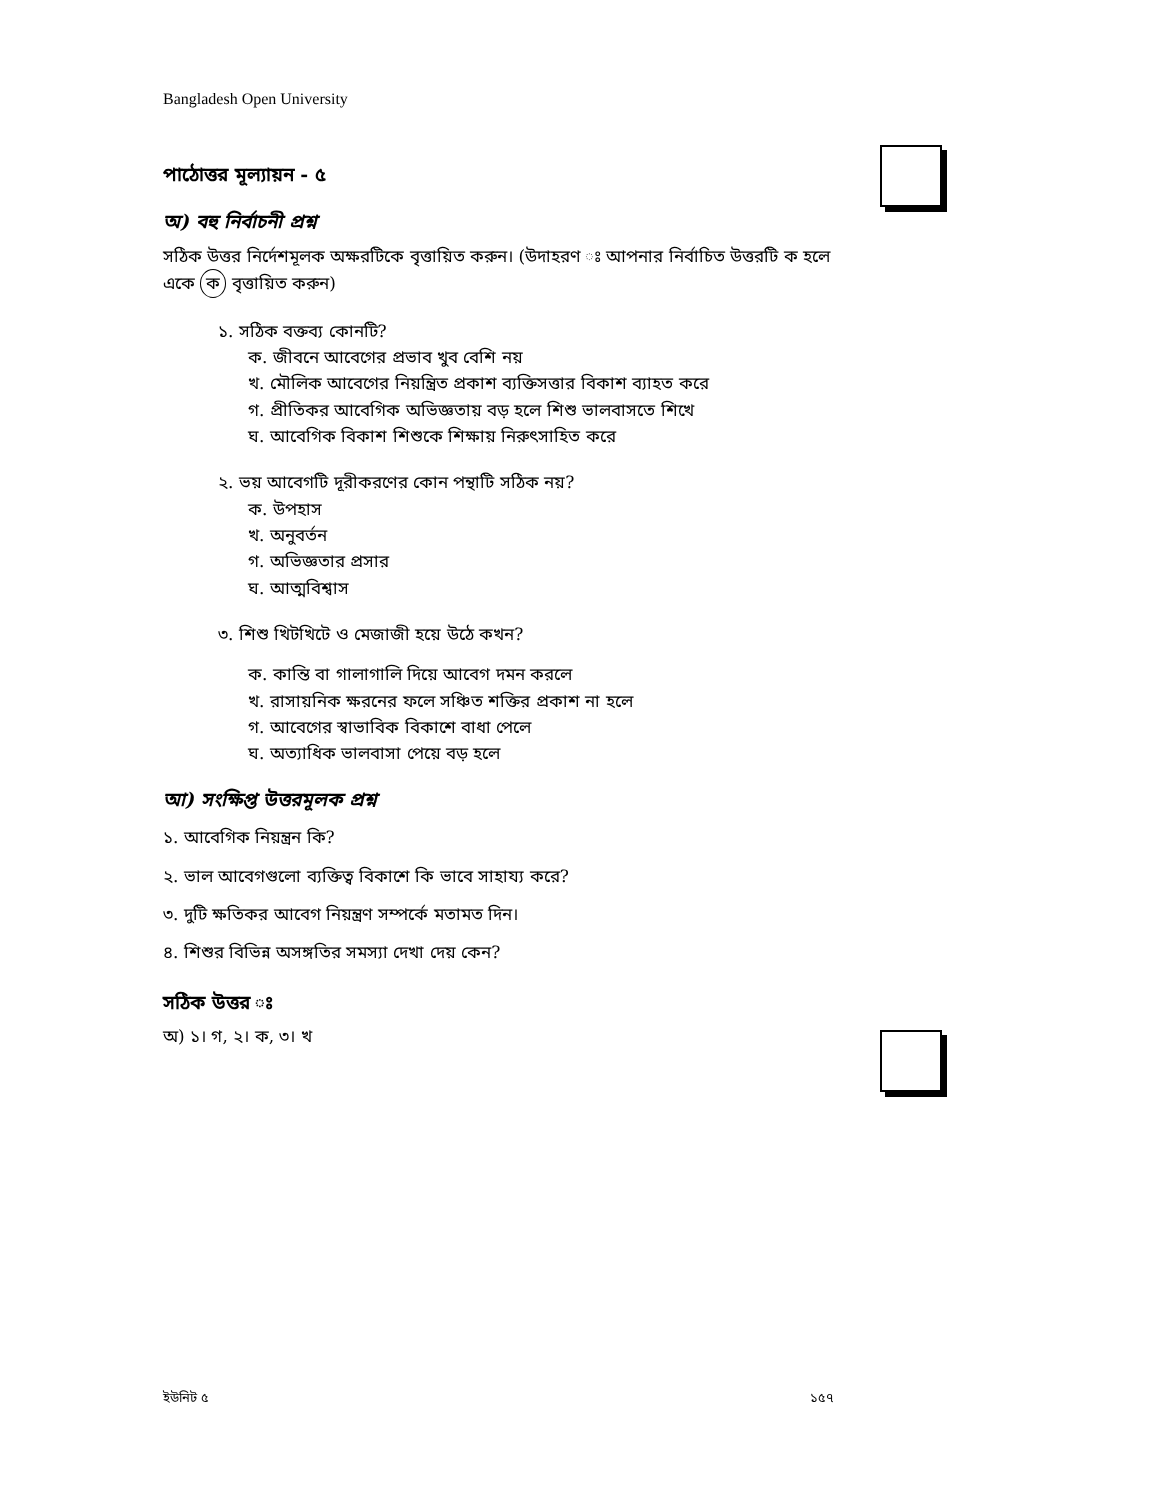Bangladesh Open University
পাঠোত্তর মূল্যায়ন - ৫
অ) বহু নির্বাচনী প্রশ্ন
সঠিক উত্তর নির্দেশমূলক অক্ষরটিকে বৃত্তায়িত করুন। (উদাহরণ ঃ আপনার নির্বাচিত উত্তরটি ক হলে একে ক বৃত্তায়িত করুন)
১. সঠিক বক্তব্য কোনটি?
ক. জীবনে আবেগের প্রভাব খুব বেশি নয়
খ. মৌলিক আবেগের নিয়ন্ত্রিত প্রকাশ ব্যক্তিসত্তার বিকাশ ব্যাহত করে
গ. প্রীতিকর আবেগিক অভিজ্ঞতায় বড় হলে শিশু ভালবাসতে শিখে
ঘ. আবেগিক বিকাশ শিশুকে শিক্ষায় নিরুৎসাহিত করে
২. ভয় আবেগটি দূরীকরণের কোন পন্থাটি সঠিক নয়?
ক. উপহাস
খ. অনুবর্তন
গ. অভিজ্ঞতার প্রসার
ঘ. আত্মবিশ্বাস
৩. শিশু খিটখিটে ও মেজাজী হয়ে উঠে কখন?
ক. কান্তি বা গালাগালি দিয়ে আবেগ দমন করলে
খ. রাসায়নিক ক্ষরনের ফলে সঞ্চিত শক্তির প্রকাশ না হলে
গ. আবেগের স্বাভাবিক বিকাশে বাধা পেলে
ঘ. অত্যাধিক ভালবাসা পেয়ে বড় হলে
আ) সংক্ষিপ্ত উত্তরমূলক প্রশ্ন
১. আবেগিক নিয়ন্ত্রন কি?
২. ভাল আবেগগুলো ব্যক্তিত্ব বিকাশে কি ভাবে সাহায্য করে?
৩. দুটি ক্ষতিকর আবেগ নিয়ন্ত্রণ সম্পর্কে মতামত দিন।
৪. শিশুর বিভিন্ন অসঙ্গতির সমস্যা দেখা দেয় কেন?
সঠিক উত্তর ঃ
অ) ১। গ, ২। ক, ৩। খ
ইউনিট ৫ ১৫৭